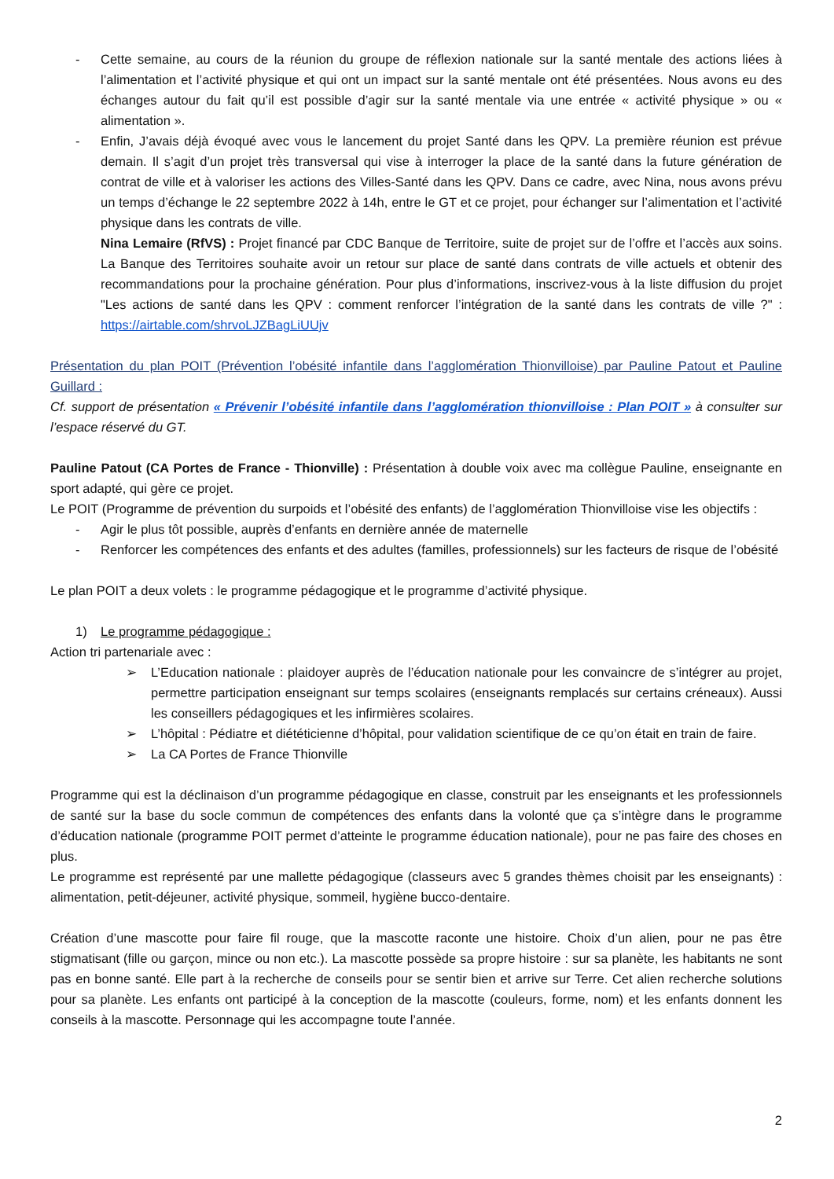- Cette semaine, au cours de la réunion du groupe de réflexion nationale sur la santé mentale des actions liées à l’alimentation et l’activité physique et qui ont un impact sur la santé mentale ont été présentées. Nous avons eu des échanges autour du fait qu’il est possible d’agir sur la santé mentale via une entrée « activité physique » ou « alimentation ».
- Enfin, J’avais déjà évoqué avec vous le lancement du projet Santé dans les QPV. La première réunion est prévue demain. Il s’agit d’un projet très transversal qui vise à interroger la place de la santé dans la future génération de contrat de ville et à valoriser les actions des Villes-Santé dans les QPV. Dans ce cadre, avec Nina, nous avons prévu un temps d’échange le 22 septembre 2022 à 14h, entre le GT et ce projet, pour échanger sur l’alimentation et l’activité physique dans les contrats de ville.
Nina Lemaire (RfVS) : Projet financé par CDC Banque de Territoire, suite de projet sur de l’offre et l’accès aux soins. La Banque des Territoires souhaite avoir un retour sur place de santé dans contrats de ville actuels et obtenir des recommandations pour la prochaine génération. Pour plus d’informations, inscrivez-vous à la liste diffusion du projet "Les actions de santé dans les QPV : comment renforcer l’intégration de la santé dans les contrats de ville ?" : https://airtable.com/shrvoLJZBagLiUUjv
Présentation du plan POIT (Prévention l’obésité infantile dans l’agglomération Thionvilloise) par Pauline Patout et Pauline Guillard :
Cf. support de présentation « Prévenir l’obésité infantile dans l’agglomération thionvilloise : Plan POIT » à consulter sur l’espace réservé du GT.
Pauline Patout (CA Portes de France - Thionville) : Présentation à double voix avec ma collègue Pauline, enseignante en sport adapté, qui gère ce projet.
Le POIT (Programme de prévention du surpoids et l’obésité des enfants) de l’agglomération Thionvilloise vise les objectifs :
- Agir le plus tôt possible, auprès d’enfants en dernière année de maternelle
- Renforcer les compétences des enfants et des adultes (familles, professionnels) sur les facteurs de risque de l’obésité
Le plan POIT a deux volets : le programme pédagogique et le programme d’activité physique.
1) Le programme pédagogique :
Action tri partenariale avec :
➢ L’Education nationale : plaidoyer auprès de l’éducation nationale pour les convaincre de s’intégrer au projet, permettre participation enseignant sur temps scolaires (enseignants remplacés sur certains créneaux). Aussi les conseillers pédagogiques et les infirmières scolaires.
➢ L’hôpital : Pédiatre et diététicienne d’hôpital, pour validation scientifique de ce qu’on était en train de faire.
➢ La CA Portes de France Thionville
Programme qui est la déclinaison d’un programme pédagogique en classe, construit par les enseignants et les professionnels de santé sur la base du socle commun de compétences des enfants dans la volonté que ça s’intègre dans le programme d’éducation nationale (programme POIT permet d’atteinte le programme éducation nationale), pour ne pas faire des choses en plus.
Le programme est représenté par une mallette pédagogique (classeurs avec 5 grandes thèmes choisit par les enseignants) : alimentation, petit-déjeuner, activité physique, sommeil, hygiène bucco-dentaire.
Création d’une mascotte pour faire fil rouge, que la mascotte raconte une histoire. Choix d’un alien, pour ne pas être stigmatisant (fille ou garçon, mince ou non etc.). La mascotte possède sa propre histoire : sur sa planète, les habitants ne sont pas en bonne santé. Elle part à la recherche de conseils pour se sentir bien et arrive sur Terre. Cet alien recherche solutions pour sa planète. Les enfants ont participé à la conception de la mascotte (couleurs, forme, nom) et les enfants donnent les conseils à la mascotte. Personnage qui les accompagne toute l’année.
2